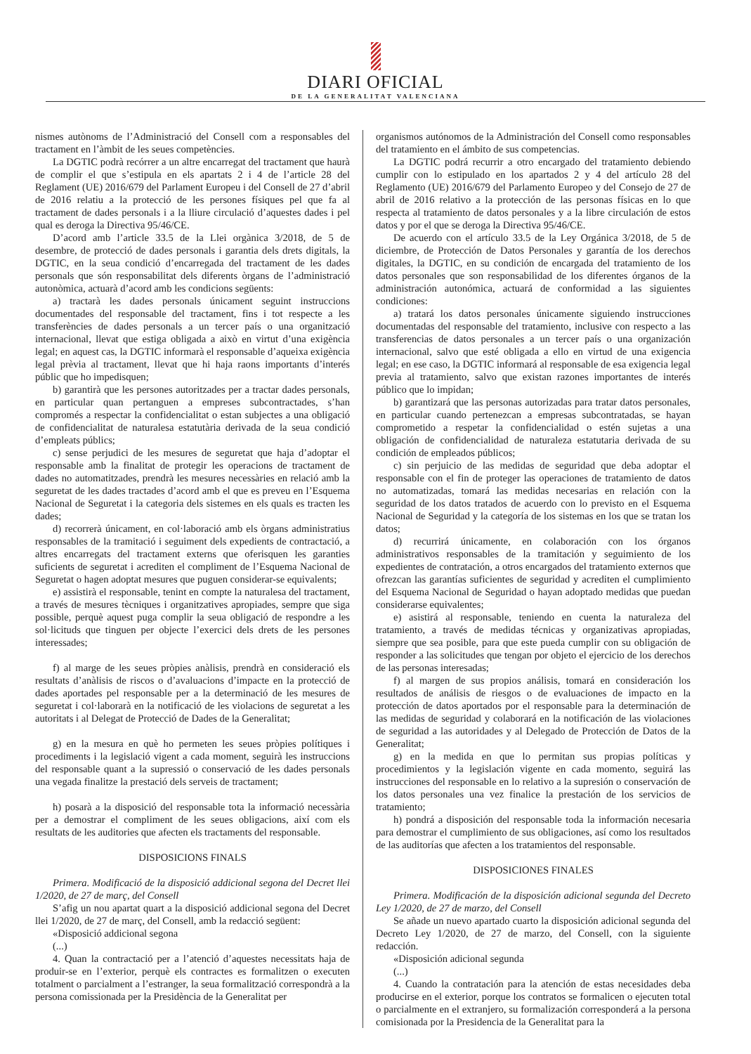DIARI OFICIAL
DE LA GENERALITAT VALENCIANA
nismes autònoms de l’Administració del Consell com a responsables del tractament en l’àmbit de les seues competències.
La DGTIC podrà recórrer a un altre encarregat del tractament que haurà de complir el que s’estipula en els apartats 2 i 4 de l’article 28 del Reglament (UE) 2016/679 del Parlament Europeu i del Consell de 27 d’abril de 2016 relatiu a la protecció de les persones físiques pel que fa al tractament de dades personals i a la lliure circulació d’aquestes dades i pel qual es deroga la Directiva 95/46/CE.
D’acord amb l’article 33.5 de la Llei orgànica 3/2018, de 5 de desembre, de protecció de dades personals i garantia dels drets digitals, la DGTIC, en la seua condició d’encarregada del tractament de les dades personals que són responsabilitat dels diferents òrgans de l’administració autonòmica, actuarà d’acord amb les condicions següents:
a) tractarà les dades personals únicament seguint instruccions documentades del responsable del tractament, fins i tot respecte a les transferències de dades personals a un tercer país o una organització internacional, llevat que estiga obligada a això en virtut d’una exigència legal; en aquest cas, la DGTIC informarà el responsable d’aqueixa exigència legal prèvia al tractament, llevat que hi haja raons importants d’interés públic que ho impedisquen;
b) garantirà que les persones autoritzades per a tractar dades personals, en particular quan pertanguen a empreses subcontractades, s’han compromés a respectar la confidencialitat o estan subjectes a una obligació de confidencialitat de naturalesa estatutària derivada de la seua condició d’empleats públics;
c) sense perjudici de les mesures de seguretat que haja d’adoptar el responsable amb la finalitat de protegir les operacions de tractament de dades no automatitzades, prendrà les mesures necessàries en relació amb la seguretat de les dades tractades d’acord amb el que es preveu en l’Esquema Nacional de Seguretat i la categoria dels sistemes en els quals es tracten les dades;
d) recorrerà únicament, en col·laboració amb els òrgans administratius responsables de la tramitació i seguiment dels expedients de contractació, a altres encarregats del tractament externs que oferisquen les garanties suficients de seguretat i acrediten el compliment de l’Esquema Nacional de Seguretat o hagen adoptat mesures que puguen considerar-se equivalents;
e) assistirà el responsable, tenint en compte la naturalesa del tractament, a través de mesures tècniques i organitzatives apropiades, sempre que siga possible, perquè aquest puga complir la seua obligació de respondre a les sol·licituds que tinguen per objecte l’exercici dels drets de les persones interessades;
f) al marge de les seues pròpies anàlisis, prendrà en consideració els resultats d’anàlisis de riscos o d’avaluacions d’impacte en la protecció de dades aportades pel responsable per a la determinació de les mesures de seguretat i col·laborarà en la notificació de les violacions de seguretat a les autoritats i al Delegat de Protecció de Dades de la Generalitat;
g) en la mesura en què ho permeten les seues pròpies polítiques i procediments i la legislació vigent a cada moment, seguirà les instruccions del responsable quant a la supressió o conservació de les dades personals una vegada finalitze la prestació dels serveis de tractament;
h) posarà a la disposició del responsable tota la informació necessària per a demostrar el compliment de les seues obligacions, així com els resultats de les auditories que afecten els tractaments del responsable.
DISPOSICIONS FINALS
Primera. Modificació de la disposició addicional segona del Decret llei 1/2020, de 27 de març, del Consell
S’afig un nou apartat quart a la disposició addicional segona del Decret llei 1/2020, de 27 de març, del Consell, amb la redacció següent:
«Disposició addicional segona
(...)
4. Quan la contractació per a l’atenció d’aquestes necessitats haja de produir-se en l’exterior, perquè els contractes es formalitzen o executen totalment o parcialment a l’estranger, la seua formalització correspondrà a la persona comissionada per la Presidència de la Generalitat per
organismos autónomos de la Administración del Consell como responsables del tratamiento en el ámbito de sus competencias.
La DGTIC podrá recurrir a otro encargado del tratamiento debiendo cumplir con lo estipulado en los apartados 2 y 4 del artículo 28 del Reglamento (UE) 2016/679 del Parlamento Europeo y del Consejo de 27 de abril de 2016 relativo a la protección de las personas físicas en lo que respecta al tratamiento de datos personales y a la libre circulación de estos datos y por el que se deroga la Directiva 95/46/CE.
De acuerdo con el artículo 33.5 de la Ley Orgánica 3/2018, de 5 de diciembre, de Protección de Datos Personales y garantía de los derechos digitales, la DGTIC, en su condición de encargada del tratamiento de los datos personales que son responsabilidad de los diferentes órganos de la administración autonómica, actuará de conformidad a las siguientes condiciones:
a) tratará los datos personales únicamente siguiendo instrucciones documentadas del responsable del tratamiento, inclusive con respecto a las transferencias de datos personales a un tercer país o una organización internacional, salvo que esté obligada a ello en virtud de una exigencia legal; en ese caso, la DGTIC informará al responsable de esa exigencia legal previa al tratamiento, salvo que existan razones importantes de interés público que lo impidan;
b) garantizará que las personas autorizadas para tratar datos personales, en particular cuando pertenezcan a empresas subcontratadas, se hayan comprometido a respetar la confidencialidad o estén sujetas a una obligación de confidencialidad de naturaleza estatutaria derivada de su condición de empleados públicos;
c) sin perjuicio de las medidas de seguridad que deba adoptar el responsable con el fin de proteger las operaciones de tratamiento de datos no automatizadas, tomará las medidas necesarias en relación con la seguridad de los datos tratados de acuerdo con lo previsto en el Esquema Nacional de Seguridad y la categoría de los sistemas en los que se tratan los datos;
d) recurrirá únicamente, en colaboración con los órganos administrativos responsables de la tramitación y seguimiento de los expedientes de contratación, a otros encargados del tratamiento externos que ofrezcan las garantías suficientes de seguridad y acrediten el cumplimiento del Esquema Nacional de Seguridad o hayan adoptado medidas que puedan considerarse equivalentes;
e) asistirá al responsable, teniendo en cuenta la naturaleza del tratamiento, a través de medidas técnicas y organizativas apropiadas, siempre que sea posible, para que este pueda cumplir con su obligación de responder a las solicitudes que tengan por objeto el ejercicio de los derechos de las personas interesadas;
f) al margen de sus propios análisis, tomará en consideración los resultados de análisis de riesgos o de evaluaciones de impacto en la protección de datos aportados por el responsable para la determinación de las medidas de seguridad y colaborará en la notificación de las violaciones de seguridad a las autoridades y al Delegado de Protección de Datos de la Generalitat;
g) en la medida en que lo permitan sus propias políticas y procedimientos y la legislación vigente en cada momento, seguirá las instrucciones del responsable en lo relativo a la supresión o conservación de los datos personales una vez finalice la prestación de los servicios de tratamiento;
h) pondrá a disposición del responsable toda la información necesaria para demostrar el cumplimiento de sus obligaciones, así como los resultados de las auditorías que afecten a los tratamientos del responsable.
DISPOSICIONES FINALES
Primera. Modificación de la disposición adicional segunda del Decreto Ley 1/2020, de 27 de marzo, del Consell
Se añade un nuevo apartado cuarto la disposición adicional segunda del Decreto Ley 1/2020, de 27 de marzo, del Consell, con la siguiente redacción.
«Disposición adicional segunda
(...)
4. Cuando la contratación para la atención de estas necesidades deba producirse en el exterior, porque los contratos se formalicen o ejecuten total o parcialmente en el extranjero, su formalización corresponderá a la persona comisionada por la Presidencia de la Generalitat para la